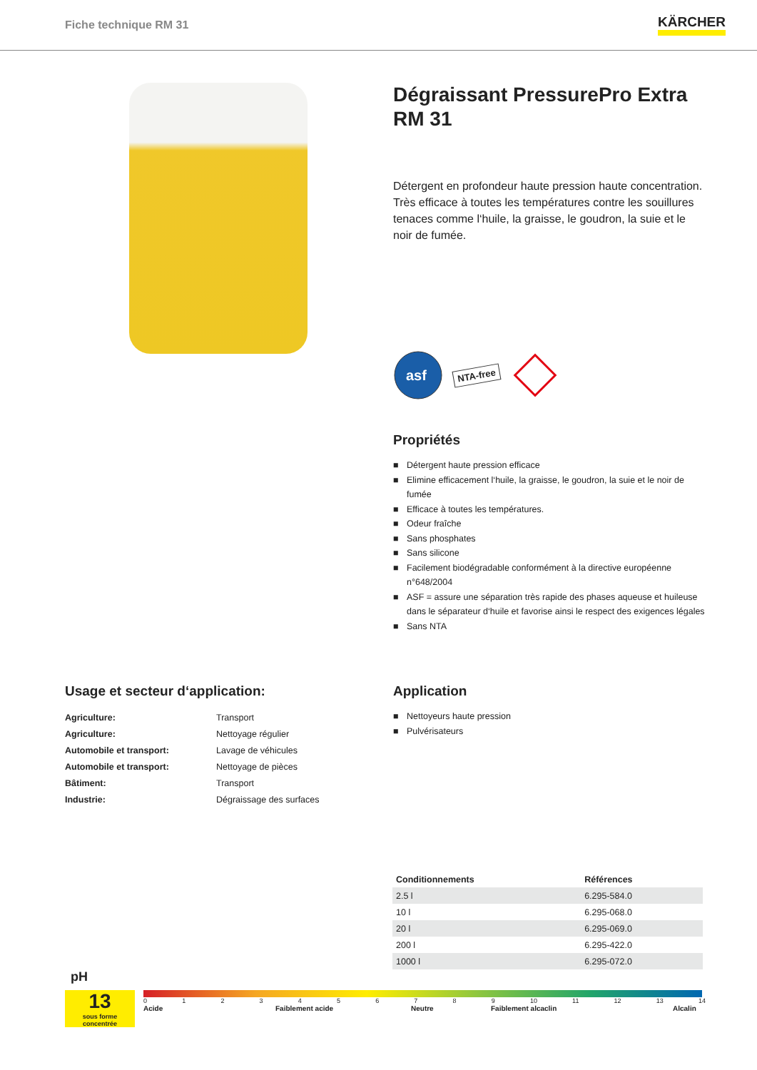Fiche technique RM 31
KÄRCHER
Dégraissant PressurePro Extra RM 31
Détergent en profondeur haute pression haute concent­ration. Très efficace à toutes les températures contre les souillures tenaces comme l‘huile, la graisse, le goudron, la suie et le noir de fumée.
asf
NTA-free
Propriétés
■ Détergent haute pression efficace
■ Elimine efficacement l‘huile, la graisse, le goudron, la suie et le noir de fumée
■ Efficace à toutes les températures.
■ Odeur fraîche
■ Sans phosphates
■ Sans silicone
■ Facilement biodégradable conformément à la directive européenne n°648/2004
■ ASF = assure une séparation très rapide des phases aqueuse et huileuse dans le séparateur d‘huile et favorise ainsi le respect des exigences légales
■ Sans NTA
Usage et secteur d‘application:
| Agriculture: | Transport |
| Agriculture: | Nettoyage régulier |
| Automobile et transport: | Lavage de véhicules |
| Automobile et transport: | Nettoyage de pièces |
| Bâtiment: | Transport |
| Industrie: | Dégraissage des surfaces |
Application
■ Nettoyeurs haute pression
■ Pulvérisateurs
| Conditionnements | Références |
| --- | --- |
| 2.5 l | 6.295-584.0 |
| 10 l | 6.295-068.0 |
| 20 l | 6.295-069.0 |
| 200 l | 6.295-422.0 |
| 1000 l | 6.295-072.0 |
pH
13
sous forme concentrée
0 1 2 3 4 5 6 7 8 9 10 11 12 13 14
Acide Faiblement acide Neutre Faiblement alcaclin Alcalin